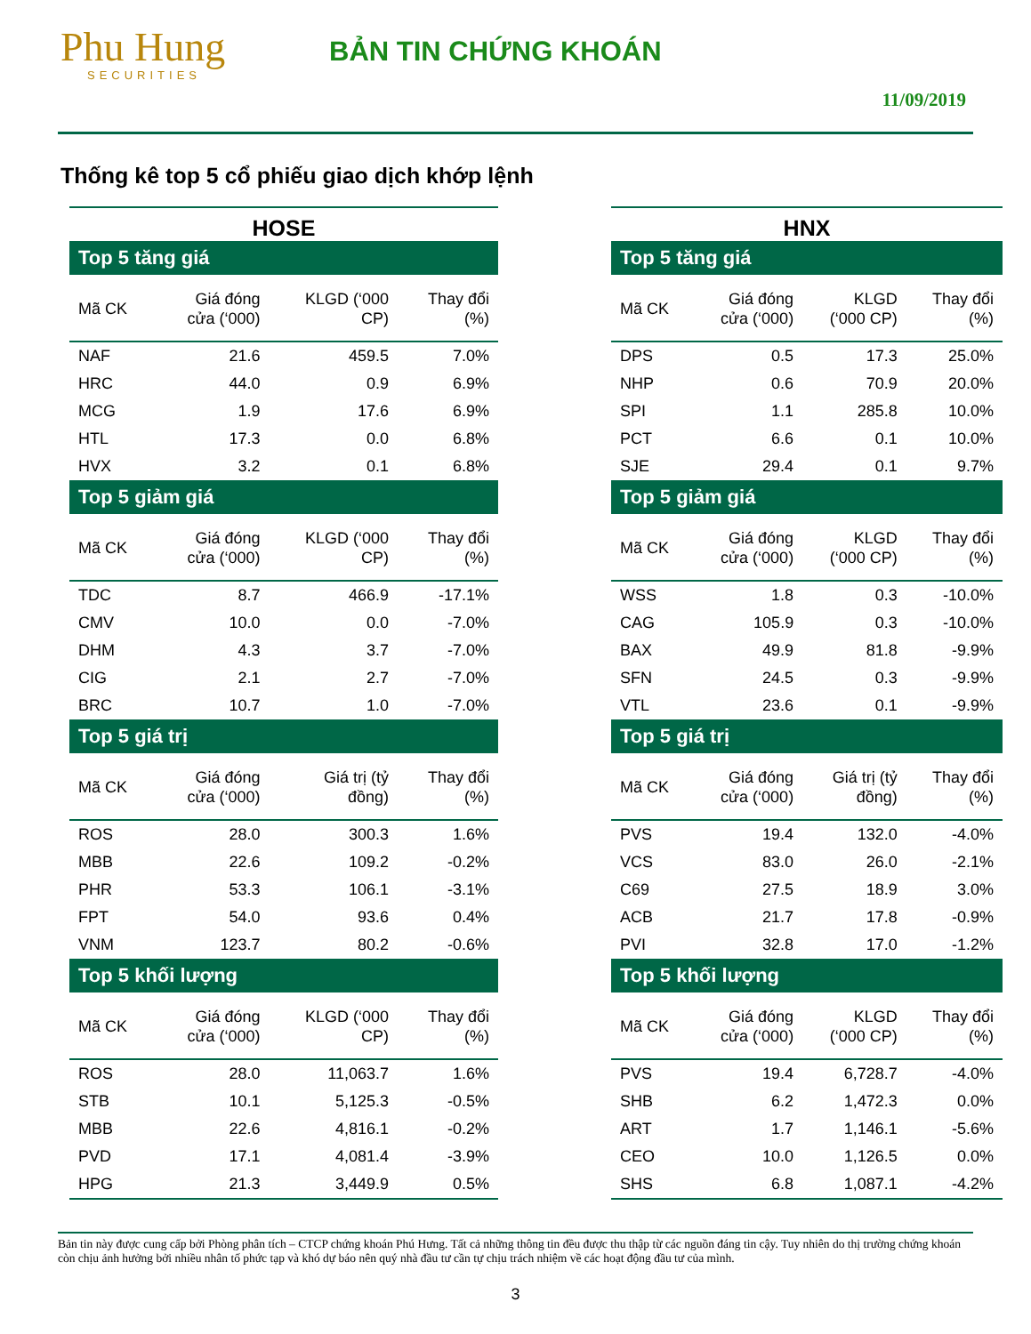Phu Hung
SECURITIES
BẢN TIN CHỨNG KHOÁN
11/09/2019
Thống kê top 5 cổ phiếu giao dịch khớp lệnh
HOSE
| Top 5 tăng giá | | | |
| Mã CK | Giá đóng cửa (‘000) | KLGD (‘000 CP) | Thay đổi (%) |
| NAF | 21.6 | 459.5 | 7.0% |
| HRC | 44.0 | 0.9 | 6.9% |
| MCG | 1.9 | 17.6 | 6.9% |
| HTL | 17.3 | 0.0 | 6.8% |
| HVX | 3.2 | 0.1 | 6.8% |
| Top 5 giảm giá | | | |
| Mã CK | Giá đóng cửa (‘000) | KLGD (‘000 CP) | Thay đổi (%) |
| TDC | 8.7 | 466.9 | -17.1% |
| CMV | 10.0 | 0.0 | -7.0% |
| DHM | 4.3 | 3.7 | -7.0% |
| CIG | 2.1 | 2.7 | -7.0% |
| BRC | 10.7 | 1.0 | -7.0% |
| Top 5 giá trị | | | |
| Mã CK | Giá đóng cửa (‘000) | Giá trị (tỷ đồng) | Thay đổi (%) |
| ROS | 28.0 | 300.3 | 1.6% |
| MBB | 22.6 | 109.2 | -0.2% |
| PHR | 53.3 | 106.1 | -3.1% |
| FPT | 54.0 | 93.6 | 0.4% |
| VNM | 123.7 | 80.2 | -0.6% |
| Top 5 khối lượng | | | |
| Mã CK | Giá đóng cửa (‘000) | KLGD (‘000 CP) | Thay đổi (%) |
| ROS | 28.0 | 11,063.7 | 1.6% |
| STB | 10.1 | 5,125.3 | -0.5% |
| MBB | 22.6 | 4,816.1 | -0.2% |
| PVD | 17.1 | 4,081.4 | -3.9% |
| HPG | 21.3 | 3,449.9 | 0.5% |
HNX
| Top 5 tăng giá | | | |
| Mã CK | Giá đóng cửa (‘000) | KLGD (‘000 CP) | Thay đổi (%) |
| DPS | 0.5 | 17.3 | 25.0% |
| NHP | 0.6 | 70.9 | 20.0% |
| SPI | 1.1 | 285.8 | 10.0% |
| PCT | 6.6 | 0.1 | 10.0% |
| SJE | 29.4 | 0.1 | 9.7% |
| Top 5 giảm giá | | | |
| Mã CK | Giá đóng cửa (‘000) | KLGD (‘000 CP) | Thay đổi (%) |
| WSS | 1.8 | 0.3 | -10.0% |
| CAG | 105.9 | 0.3 | -10.0% |
| BAX | 49.9 | 81.8 | -9.9% |
| SFN | 24.5 | 0.3 | -9.9% |
| VTL | 23.6 | 0.1 | -9.9% |
| Top 5 giá trị | | | |
| Mã CK | Giá đóng cửa (‘000) | Giá trị (tỷ đồng) | Thay đổi (%) |
| PVS | 19.4 | 132.0 | -4.0% |
| VCS | 83.0 | 26.0 | -2.1% |
| C69 | 27.5 | 18.9 | 3.0% |
| ACB | 21.7 | 17.8 | -0.9% |
| PVI | 32.8 | 17.0 | -1.2% |
| Top 5 khối lượng | | | |
| Mã CK | Giá đóng cửa (‘000) | KLGD (‘000 CP) | Thay đổi (%) |
| PVS | 19.4 | 6,728.7 | -4.0% |
| SHB | 6.2 | 1,472.3 | 0.0% |
| ART | 1.7 | 1,146.1 | -5.6% |
| CEO | 10.0 | 1,126.5 | 0.0% |
| SHS | 6.8 | 1,087.1 | -4.2% |
Bản tin này được cung cấp bởi Phòng phân tích – CTCP chứng khoán Phú Hưng. Tất cả những thông tin đều được thu thập từ các nguồn đáng tin cậy. Tuy nhiên do thị trường chứng khoán còn chịu ảnh hưởng bởi nhiều nhân tố phức tạp và khó dự báo nên quý nhà đầu tư cần tự chịu trách nhiệm về các hoạt động đầu tư của mình.
3